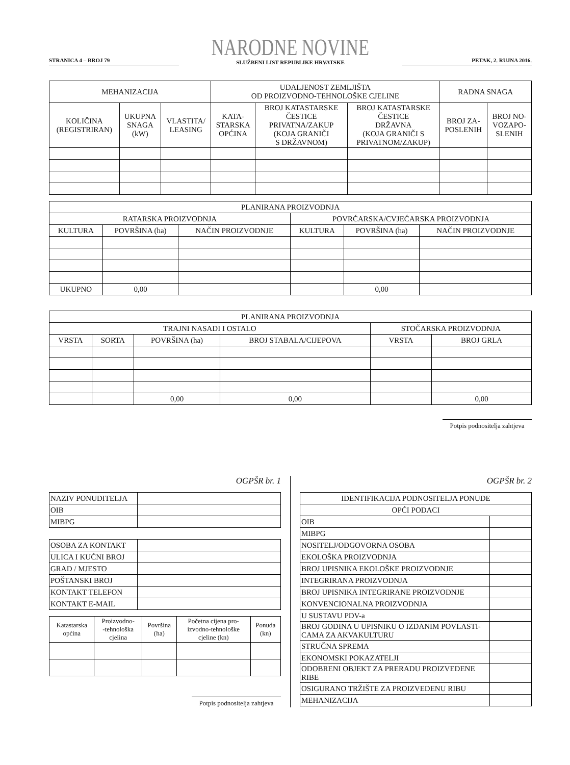STRANICA 4 – BROJ 79
NARODNE NOVINE
SLUŽBENI LIST REPUBLIKE HRVATSKE
PETAK, 2. RUJNA 2016.
| MEHANIZACIJA | | | UDALJENOST ZEMLJIŠTA OD PROIZVODNO-TEHNOLOŠKE CJELINE | | | RADNA SNAGA | |
| --- | --- | --- | --- | --- | --- | --- | --- |
| KOLIČINA (REGISTRIRAN) | UKUPNA SNAGA (kW) | VLASTITA/ LEASING | KATA- STARSKA OPĆINA | BROJ KATASTARSKE ČESTICE PRIVATNA/ZAKUP (KOJA GRANIČI S DRŽAVNOM) | BROJ KATASTARSKE ČESTICE DRŽAVNA (KOJA GRANIČI S PRIVATNOM/ZAKUP) | BROJ ZA- POSLENIH | BROJ NO- VOZAPO- SLENIH |
| PLANIRANA PROIZVODNJA | | | | | |
| --- | --- | --- | --- | --- | --- |
| RATARSKA PROIZVODNJA | | | POVRĆARSKA/CVJEĆARSKA PROIZVODNJA | | |
| KULTURA | POVRŠINA (ha) | NAČIN PROIZVODNJE | KULTURA | POVRŠINA (ha) | NAČIN PROIZVODNJE |
| UKUPNO | 0,00 | | | 0,00 | |
| PLANIRANA PROIZVODNJA | | | | | |
| --- | --- | --- | --- | --- | --- |
| TRAJNI NASADI I OSTALO | | | | STOČARSKA PROIZVODNJA | |
| VRSTA | SORTA | POVRŠINA (ha) | BROJ STABALA/CIJEPOVA | VRSTA | BROJ GRLA |
| | | 0,00 | 0,00 | | 0,00 |
Potpis podnositelja zahtjeva
OGPŠR br. 1
| NAZIV PONUDITELJA | |
| OIB | |
| MIBPG | |
| OSOBA ZA KONTAKT | |
| ULICA I KUĆNI BROJ | |
| GRAD / MJESTO | |
| POŠTANSKI BROJ | |
| KONTAKT TELEFON | |
| KONTAKT E-MAIL | |
| Katastarska općina | Proizvodno- -tehnološka cjelina | Površina (ha) | Početna cijena pro- izvodno-tehnološke cjeline (kn) | Ponuda (kn) |
| --- | --- | --- | --- | --- |
Potpis podnositelja zahtjeva
OGPŠR br. 2
| IDENTIFIKACIJA PODNOSITELJA PONUDE | |
| --- | --- |
| OPĆI PODACI | |
| OIB | |
| MIBPG | |
| NOSITELJ/ODGOVORNA OSOBA | |
| EKOLOŠKA PROIZVODNJA | |
| BROJ UPISNIKA EKOLOŠKE PROIZVODNJE | |
| INTEGRIRANA PROIZVODNJA | |
| BROJ UPISNIKA INTEGRIRANE PROIZVODNJE | |
| KONVENCIONALNA PROIZVODNJA | |
| U SUSTAVU PDV-a | |
| BROJ GODINA U UPISNIKU O IZDANIM POVLASTI- CAMA ZA AKVAKULTURU | |
| STRUČNA SPREMA | |
| EKONOMSKI POKAZATELJI | |
| ODOBRENI OBJEKT ZA PRERADU PROIZVEDENE RIBE | |
| OSIGURANO TRŽIŠTE ZA PROIZVEDENU RIBU | |
| MEHANIZACIJA | |